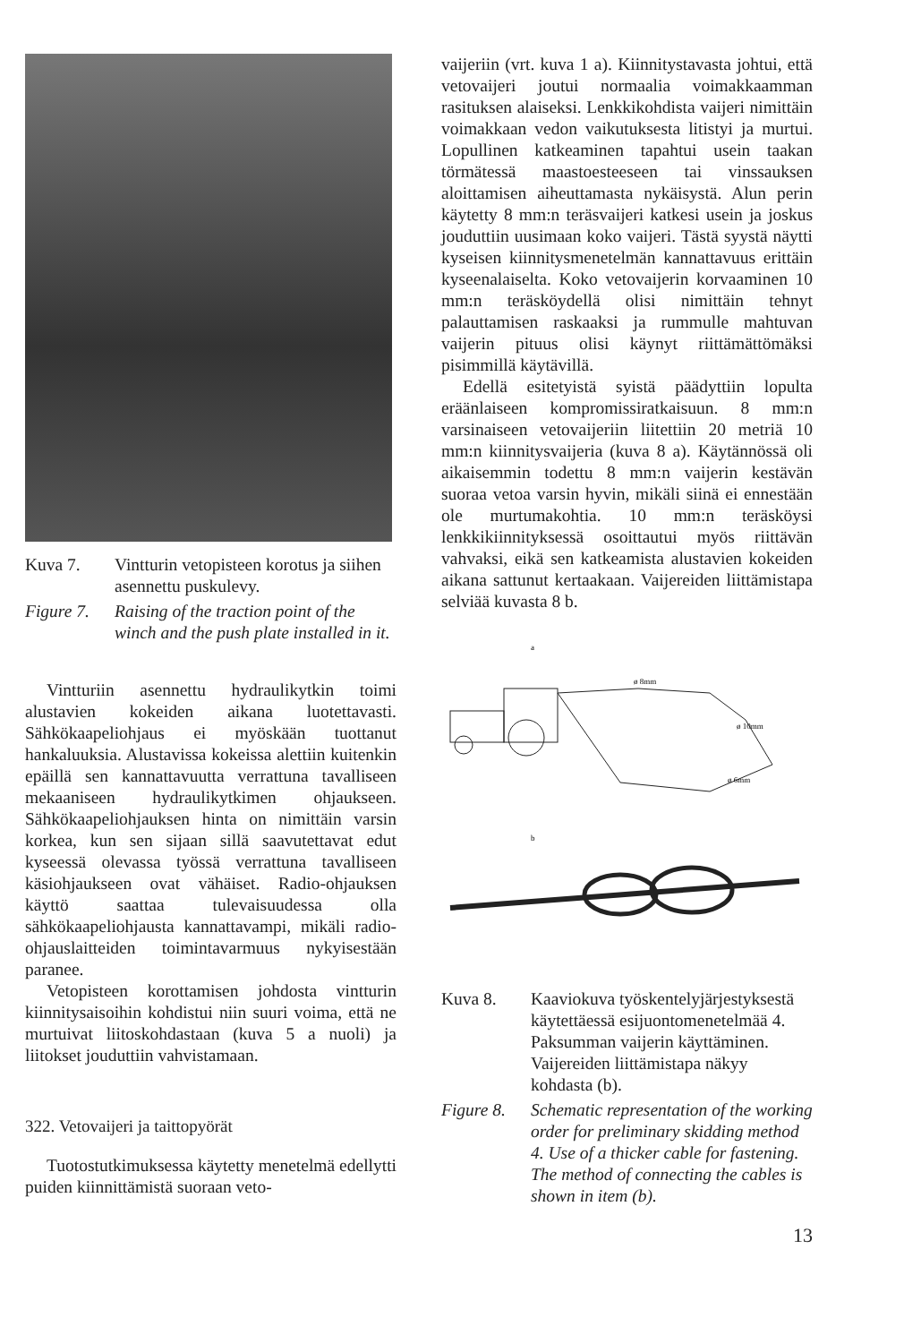Kuva 7. Vintturin vetopisteen korotus ja siihen asennettu puskulevy.
Figure 7.
Raising of the traction point of the winch and the push plate installed in it.
Vintturiin asennettu hydraulikytkin toimi alustavien kokeiden aikana luotettavasti. Sähkökaapeliohjaus ei myöskään tuottanut hankaluuksia. Alustavissa kokeissa alettiin kuitenkin epäillä sen kannattavuutta verrattuna tavalliseen mekaaniseen hydraulikytkimen ohjaukseen. Sähkökaapeliohjauksen hinta on nimittäin varsin korkea, kun sen sijaan sillä saavutettavat edut kyseessä olevassa työssä verrattuna tavalliseen käsiohjaukseen ovat vähäiset. Radio-ohjauksen käyttö saattaa tulevaisuudessa olla sähkökaapeliohjausta kannattavampi, mikäli radio-ohjauslaitteiden toimintavarmuus nykyisestään paranee.
Vetopisteen korottamisen johdosta vintturin kiinnitysaisoihin kohdistui niin suuri voima, että ne murtuivat liitoskohdastaan (kuva 5 a nuoli) ja liitokset jouduttiin vahvistamaan.
322. Vetovaijeri ja taittopyörät
Tuotostutkimuksessa käytetty menetelmä edellytti puiden kiinnittämistä suoraan veto-
vaijeriin (vrt. kuva 1 a). Kiinnitystavasta johtui, että vetovaijeri joutui normaalia voimakkaamman rasituksen alaiseksi. Lenkkikohdista vaijeri nimittäin voimakkaan vedon vaikutuksesta litistyi ja murtui. Lopullinen katkeaminen tapahtui usein taakan törmätessä maastoesteeseen tai vinssauksen aloittamisen aiheuttamasta nykäisystä. Alun perin käytetty 8 mm:n teräsvaijeri katkesi usein ja joskus jouduttiin uusimaan koko vaijeri. Tästä syystä näytti kyseisen kiinnitysmenetelmän kannattavuus erittäin kyseenalaiselta. Koko vetovaijerin korvaaminen 10 mm:n teräsköydellä olisi nimittäin tehnyt palauttamisen raskaaksi ja rummulle mahtuvan vaijerin pituus olisi käynyt riittämättömäksi pisimmillä käytävillä.
Edellä esitetyistä syistä päädyttiin lopulta eräänlaiseen kompromissiratkaisuun. 8 mm:n varsinaiseen vetovaijeriin liitettiin 20 metriä 10 mm:n kiinnitysvaijeria (kuva 8 a). Käytännössä oli aikaisemmin todettu 8 mm:n vaijerin kestävän suoraa vetoa varsin hyvin, mikäli siinä ei ennestään ole murtumakohtia. 10 mm:n teräsköysi lenkkikiinnityksessä osoittautui myös riittävän vahvaksi, eikä sen katkeamista alustavien kokeiden aikana sattunut kertaakaan. Vaijereiden liittämistapa selviää kuvasta 8 b.
a
ø 8mm
ø 10mm
ø 6mm
b
Kuva 8. Kaaviokuva työskentelyjärjestyksestä käytettäessä esijuontomenetelmää 4. Paksumman vaijerin käyttäminen. Vaijereiden liittämistapa näkyy kohdasta (b).
Figure 8.
Schematic representation of the working order for preliminary skidding method 4. Use of a thicker cable for fastening. The method of connecting the cables is shown in item (b).
13